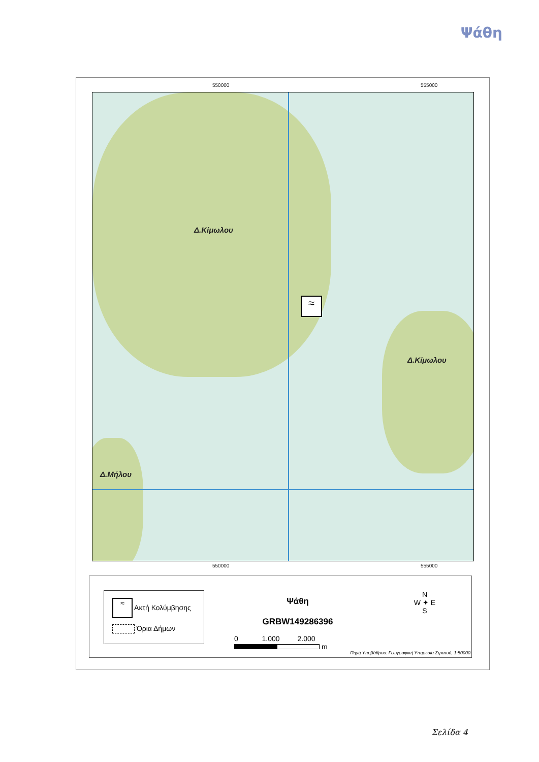Ψάθη
550000 555000
≈
Δ.Κίμωλου
Δ.Κίμωλου
Δ.Μήλου
550000 555000
≈ Ακτή Κολύμβησης
Όρια Δήμων
Ψάθη
GRBW149286396
0 1.000 2.000
m
N
W ✦ E
S
Πηγή Υποβάθρου: Γεωγραφική Υπηρεσία Στρατού, 1:50000
Σελίδα 4